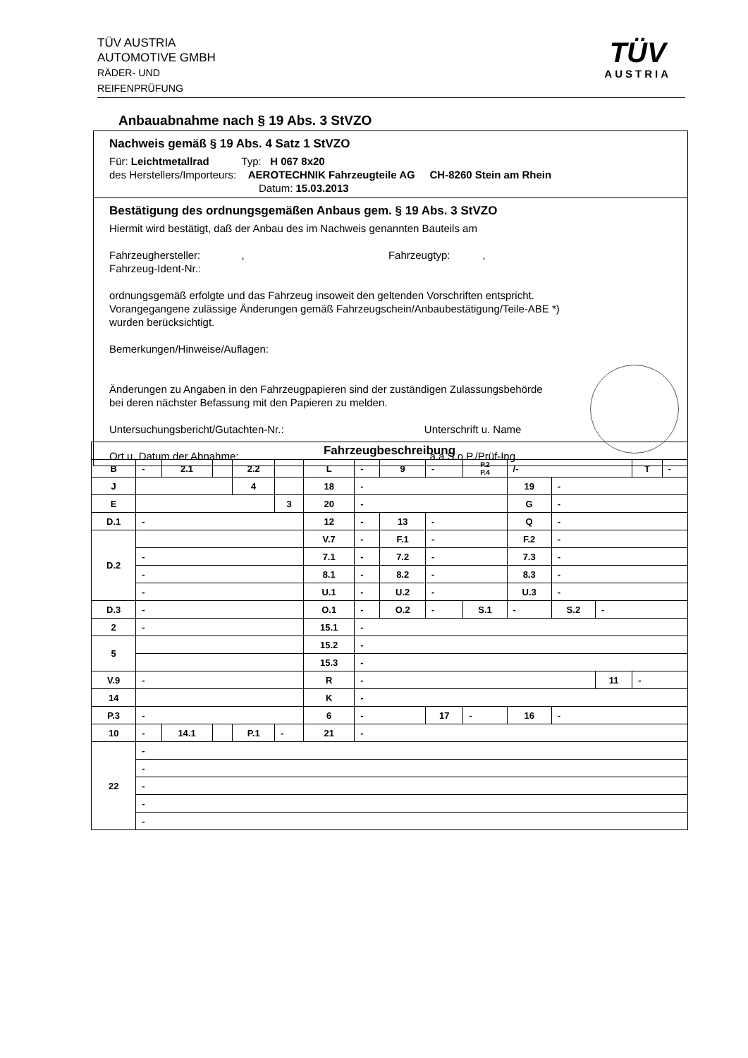TÜV AUSTRIA
AUTOMOTIVE GMBH
RÄDER- UND
REIFENPRÜFUNG
TÜV
AUSTRIA
Anbauabnahme nach § 19 Abs. 3 StVZO
Nachweis gemäß § 19 Abs. 4 Satz 1 StVZO
Für: Leichtmetallrad Typ: H 067 8x20
des Herstellers/Importeurs: AEROTECHNIK Fahrzeugteile AG CH-8260 Stein am Rhein
Datum: 15.03.2013
Bestätigung des ordnungsgemäßen Anbaus gem. § 19 Abs. 3 StVZO
Hiermit wird bestätigt, daß der Anbau des im Nachweis genannten Bauteils am
Fahrzeughersteller: , Fahrzeugtyp: ,
Fahrzeug-Ident-Nr.:
ordnungsgemäß erfolgte und das Fahrzeug insoweit den geltenden Vorschriften entspricht.
Vorangegangene zulässige Änderungen gemäß Fahrzeugschein/Anbaubestätigung/Teile-ABE *)
wurden berücksichtigt.
Bemerkungen/Hinweise/Auflagen:
Änderungen zu Angaben in den Fahrzeugpapieren sind der zuständigen Zulassungsbehörde
bei deren nächster Befassung mit den Papieren zu melden.
Untersuchungsbericht/Gutachten-Nr.: Unterschrift u. Name
Ort u. Datum der Abnahme: a.a.S.o.P./Prüf-Ing.
| Fahrzeugbeschreibung | | | | | | | | | | | | | | | |
| B | - | 2.1 | | 2.2 | | L | - | 9 | - | P.2 P.4 | /- | | | T | - |
| J | | | | 4 | | 18 | - | | | | 19 | - | | | |
| E | | | | | 3 | 20 | - | | | | G | - | | | |
| D.1 | - | | | | | 12 | - | 13 | - | | Q | - | | | |
| D.2 | | | | | | V.7 | - | F.1 | - | | F.2 | - | | | |
| | - | | | | | 7.1 | - | 7.2 | - | | 7.3 | - | | | |
| | - | | | | | 8.1 | - | 8.2 | - | | 8.3 | - | | | |
| | - | | | | | U.1 | - | U.2 | - | | U.3 | - | | | |
| D.3 | - | | | | | O.1 | - | O.2 | - | S.1 | - | S.2 | - | | |
| 2 | - | | | | | 15.1 | - | | | | | | | | |
| 5 | | | | | | 15.2 | - | | | | | | | | |
| | | | | | | 15.3 | - | | | | | | | | |
| V.9 | - | | | | | R | - | | | | | | 11 | - | |
| 14 | | | | | | K | - | | | | | | | | |
| P.3 | - | | | | | 6 | - | | 17 | - | 16 | - | | | |
| 10 | - | 14.1 | | P.1 | - | 21 | - | | | | | | | | |
| 22 | - | | | | | | | | | | | | | | |
| | - | | | | | | | | | | | | | | |
| | - | | | | | | | | | | | | | | |
| | - | | | | | | | | | | | | | | |
| | - | | | | | | | | | | | | | | |